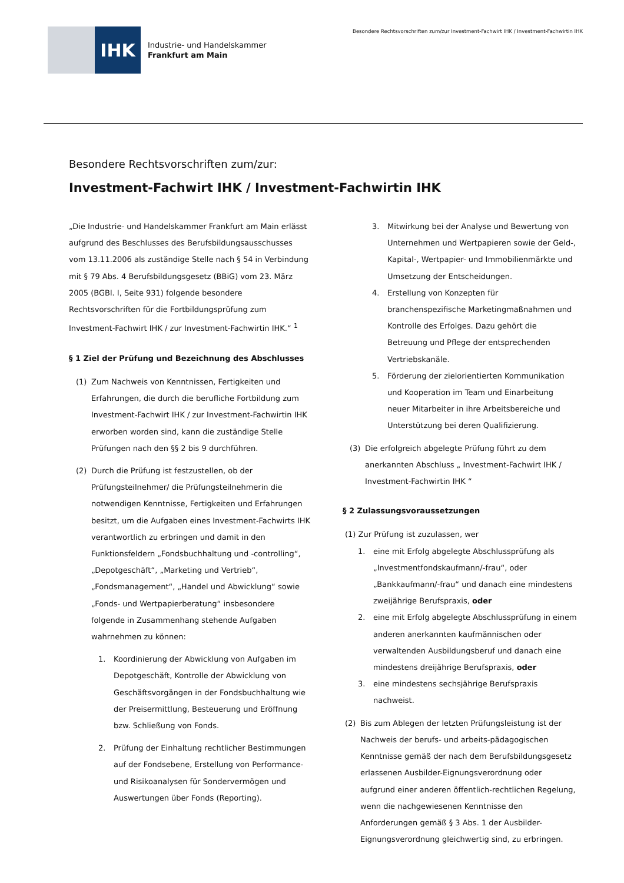IHK
Industrie- und Handelskammer
Frankfurt am Main
Besondere Rechtsvorschriften zum/zur Investment-Fachwirt IHK / Investment-Fachwirtin IHK
Besondere Rechtsvorschriften zum/zur:
Investment-Fachwirt IHK / Investment-Fachwirtin IHK
„Die Industrie- und Handelskammer Frankfurt am Main erlässt aufgrund des Beschlusses des Berufsbildungsausschusses vom 13.11.2006 als zuständige Stelle nach § 54 in Verbindung mit § 79 Abs. 4 Berufsbildungsgesetz (BBiG) vom 23. März 2005 (BGBl. I, Seite 931) folgende besondere Rechtsvorschriften für die Fortbildungsprüfung zum Investment-Fachwirt IHK / zur Investment-Fachwirtin IHK.“ <sup>1</sup>
§ 1 Ziel der Prüfung und Bezeichnung des Abschlusses
(1) Zum Nachweis von Kenntnissen, Fertigkeiten und Erfahrungen, die durch die berufliche Fortbildung zum Investment-Fachwirt IHK / zur Investment-Fachwirtin IHK erworben worden sind, kann die zuständige Stelle Prüfungen nach den §§ 2 bis 9 durchführen.
(2) Durch die Prüfung ist festzustellen, ob der Prüfungsteilnehmer/ die Prüfungsteilnehmerin die notwendigen Kenntnisse, Fertigkeiten und Erfahrungen besitzt, um die Aufgaben eines Investment-Fachwirts IHK verantwortlich zu erbringen und damit in den Funktionsfeldern „Fondsbuchhaltung und -controlling“, „Depotgeschäft“, „Marketing und Vertrieb“, „Fondsmanagement“, „Handel und Abwicklung“ sowie „Fonds- und Wertpapierberatung“ insbesondere folgende in Zusammenhang stehende Aufgaben wahrnehmen zu können:
1. Koordinierung der Abwicklung von Aufgaben im Depotgeschäft, Kontrolle der Abwicklung von Geschäftsvorgängen in der Fondsbuchhaltung wie der Preisermittlung, Besteuerung und Eröffnung bzw. Schließung von Fonds.
2. Prüfung der Einhaltung rechtlicher Bestimmungen auf der Fondsebene, Erstellung von Performance- und Risikoanalysen für Sondervermögen und Auswertungen über Fonds (Reporting).
3. Mitwirkung bei der Analyse und Bewertung von Unternehmen und Wertpapieren sowie der Geld-, Kapital-, Wertpapier- und Immobilienmärkte und Umsetzung der Entscheidungen.
4. Erstellung von Konzepten für branchenspezifische Marketingmaßnahmen und Kontrolle des Erfolges. Dazu gehört die Betreuung und Pflege der entsprechenden Vertriebskanäle.
5. Förderung der zielorientierten Kommunikation und Kooperation im Team und Einarbeitung neuer Mitarbeiter in ihre Arbeitsbereiche und Unterstützung bei deren Qualifizierung.
(3) Die erfolgreich abgelegte Prüfung führt zu dem anerkannten Abschluss „ Investment-Fachwirt IHK / Investment-Fachwirtin IHK “
§ 2 Zulassungsvoraussetzungen
(1) Zur Prüfung ist zuzulassen, wer
1. eine mit Erfolg abgelegte Abschlussprüfung als „Investmentfondskaufmann/-frau“, oder „Bankkaufmann/-frau“ und danach eine mindestens zweijährige Berufspraxis, oder
2. eine mit Erfolg abgelegte Abschlussprüfung in einem anderen anerkannten kaufmännischen oder verwaltenden Ausbildungsberuf und danach eine mindestens dreijährige Berufspraxis, oder
3. eine mindestens sechsjährige Berufspraxis nachweist.
(2) Bis zum Ablegen der letzten Prüfungsleistung ist der Nachweis der berufs- und arbeits-pädagogischen Kenntnisse gemäß der nach dem Berufsbildungsgesetz erlassenen Ausbilder-Eignungsverordnung oder aufgrund einer anderen öffentlich-rechtlichen Regelung, wenn die nachgewiesenen Kenntnisse den Anforderungen gemäß § 3 Abs. 1 der Ausbilder-Eignungsverordnung gleichwertig sind, zu erbringen.